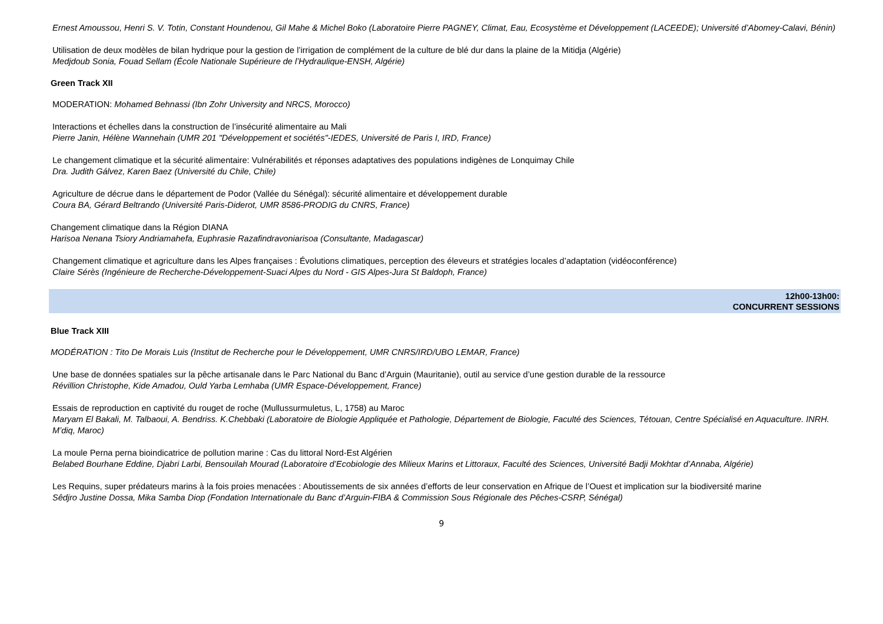Ernest Amoussou, Henri S. V. Totin, Constant Houndenou, Gil Mahe & Michel Boko (Laboratoire Pierre PAGNEY, Climat, Eau, Ecosystème et Développement (LACEEDE); Université d’Abomey-Calavi, Bénin)
Utilisation de deux modèles de bilan hydrique pour la gestion de l’irrigation de complément de la culture de blé dur dans la plaine de la Mitidja (Algérie)
Medjdoub Sonia, Fouad Sellam (École Nationale Supérieure de l’Hydraulique-ENSH, Algérie)
Green Track XII
MODERATION: Mohamed Behnassi (Ibn Zohr University and NRCS, Morocco)
Interactions et échelles dans la construction de l’insécurité alimentaire au Mali
Pierre Janin, Hélène Wannehain (UMR 201 "Développement et sociétés"-IEDES, Université de Paris I, IRD, France)
Le changement climatique et la sécurité alimentaire: Vulnérabilités et réponses adaptatives des populations indigènes de Lonquimay Chile
Dra. Judith Gálvez, Karen Baez (Université du Chile, Chile)
Agriculture de décrue dans le département de Podor (Vallée du Sénégal): sécurité alimentaire et développement durable
Coura BA, Gérard Beltrando (Université Paris-Diderot, UMR 8586-PRODIG du CNRS, France)
Changement climatique dans la Région DIANA
Harisoa Nenana Tsiory Andriamahefa, Euphrasie Razafindravoniarisoa (Consultante, Madagascar)
Changement climatique et agriculture dans les Alpes françaises : Évolutions climatiques, perception des éleveurs et stratégies locales d’adaptation (vidéoconférence)
Claire Sérès (Ingénieure de Recherche-Développement-Suaci Alpes du Nord - GIS Alpes-Jura St Baldoph, France)
12h00-13h00:
CONCURRENT SESSIONS
Blue Track XIII
MODÉRATION : Tito De Morais Luis (Institut de Recherche pour le Développement, UMR CNRS/IRD/UBO LEMAR, France)
Une base de données spatiales sur la pêche artisanale dans le Parc National du Banc d’Arguin (Mauritanie), outil au service d’une gestion durable de la ressource
Révillion Christophe, Kide Amadou, Ould Yarba Lemhaba (UMR Espace-Développement, France)
Essais de reproduction en captivité du rouget de roche (Mullussurmuletus, L, 1758) au Maroc
Maryam El Bakali, M. Talbaoui, A. Bendriss. K.Chebbaki (Laboratoire de Biologie Appliquée et Pathologie, Département de Biologie, Faculté des Sciences, Tétouan, Centre Spécialisé en Aquaculture. INRH. M’diq, Maroc)
La moule Perna perna bioindicatrice de pollution marine : Cas du littoral Nord-Est Algérien
Belabed Bourhane Eddine, Djabri Larbi, Bensouilah Mourad (Laboratoire d’Ecobiologie des Milieux Marins et Littoraux, Faculté des Sciences, Université Badji Mokhtar d’Annaba, Algérie)
Les Requins, super prédateurs marins à la fois proies menacées : Aboutissements de six années d’efforts de leur conservation en Afrique de l’Ouest et implication sur la biodiversité marine
Sêdjro Justine Dossa, Mika Samba Diop (Fondation Internationale du Banc d’Arguin-FIBA & Commission Sous Régionale des Pêches-CSRP, Sénégal)
9